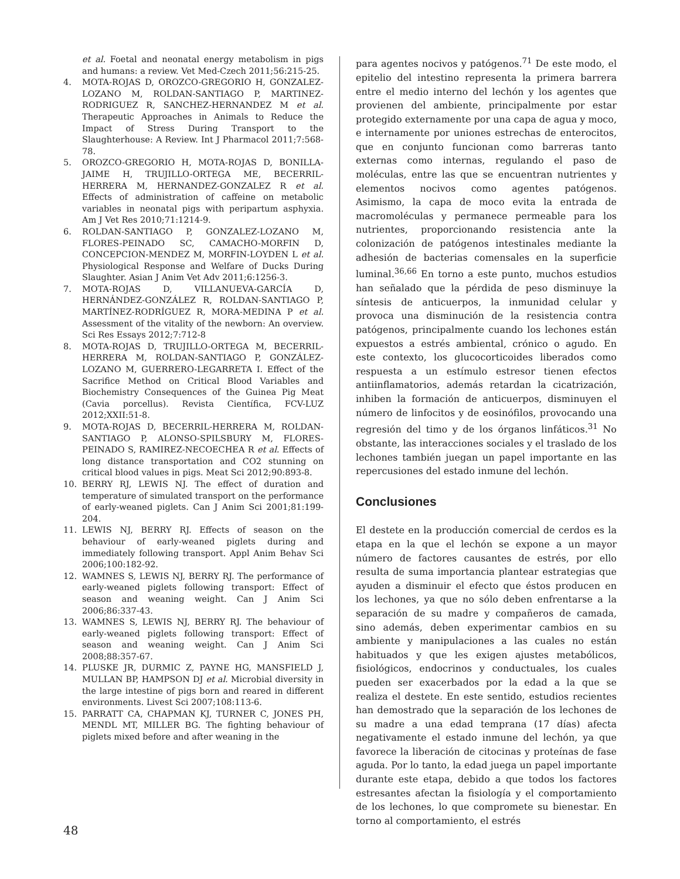et al. Foetal and neonatal energy metabolism in pigs and humans: a review. Vet Med-Czech 2011;56:215-25.
4. MOTA-ROJAS D, OROZCO-GREGORIO H, GONZALEZ-LOZANO M, ROLDAN-SANTIAGO P, MARTINEZ-RODRIGUEZ R, SANCHEZ-HERNANDEZ M et al. Therapeutic Approaches in Animals to Reduce the Impact of Stress During Transport to the Slaughterhouse: A Review. Int J Pharmacol 2011;7:568-78.
5. OROZCO-GREGORIO H, MOTA-ROJAS D, BONILLA-JAIME H, TRUJILLO-ORTEGA ME, BECERRIL-HERRERA M, HERNANDEZ-GONZALEZ R et al. Effects of administration of caffeine on metabolic variables in neonatal pigs with peripartum asphyxia. Am J Vet Res 2010;71:1214-9.
6. ROLDAN-SANTIAGO P, GONZALEZ-LOZANO M, FLORES-PEINADO SC, CAMACHO-MORFIN D, CONCEPCION-MENDEZ M, MORFIN-LOYDEN L et al. Physiological Response and Welfare of Ducks During Slaughter. Asian J Anim Vet Adv 2011;6:1256-3.
7. MOTA-ROJAS D, VILLANUEVA-GARCÍA D, HERNÁNDEZ-GONZÁLEZ R, ROLDAN-SANTIAGO P, MARTÍNEZ-RODRÍGUEZ R, MORA-MEDINA P et al. Assessment of the vitality of the newborn: An overview. Sci Res Essays 2012;7:712-8
8. MOTA-ROJAS D, TRUJILLO-ORTEGA M, BECERRIL-HERRERA M, ROLDAN-SANTIAGO P, GONZÁLEZ-LOZANO M, GUERRERO-LEGARRETA I. Effect of the Sacrifice Method on Critical Blood Variables and Biochemistry Consequences of the Guinea Pig Meat (Cavia porcellus). Revista Científica, FCV-LUZ 2012;XXII:51-8.
9. MOTA-ROJAS D, BECERRIL-HERRERA M, ROLDAN-SANTIAGO P, ALONSO-SPILSBURY M, FLORES-PEINADO S, RAMIREZ-NECOECHEA R et al. Effects of long distance transportation and CO2 stunning on critical blood values in pigs. Meat Sci 2012;90:893-8.
10. BERRY RJ, LEWIS NJ. The effect of duration and temperature of simulated transport on the performance of early-weaned piglets. Can J Anim Sci 2001;81:199-204.
11. LEWIS NJ, BERRY RJ. Effects of season on the behaviour of early-weaned piglets during and immediately following transport. Appl Anim Behav Sci 2006;100:182-92.
12. WAMNES S, LEWIS NJ, BERRY RJ. The performance of early-weaned piglets following transport: Effect of season and weaning weight. Can J Anim Sci 2006;86:337-43.
13. WAMNES S, LEWIS NJ, BERRY RJ. The behaviour of early-weaned piglets following transport: Effect of season and weaning weight. Can J Anim Sci 2008;88:357-67.
14. PLUSKE JR, DURMIC Z, PAYNE HG, MANSFIELD J, MULLAN BP, HAMPSON DJ et al. Microbial diversity in the large intestine of pigs born and reared in different environments. Livest Sci 2007;108:113-6.
15. PARRATT CA, CHAPMAN KJ, TURNER C, JONES PH, MENDL MT, MILLER BG. The fighting behaviour of piglets mixed before and after weaning in the
para agentes nocivos y patógenos.<sup>71</sup> De este modo, el epitelio del intestino representa la primera barrera entre el medio interno del lechón y los agentes que provienen del ambiente, principalmente por estar protegido externamente por una capa de agua y moco, e internamente por uniones estrechas de enterocitos, que en conjunto funcionan como barreras tanto externas como internas, regulando el paso de moléculas, entre las que se encuentran nutrientes y elementos nocivos como agentes patógenos. Asimismo, la capa de moco evita la entrada de macromoléculas y permanece permeable para los nutrientes, proporcionando resistencia ante la colonización de patógenos intestinales mediante la adhesión de bacterias comensales en la superficie luminal.<sup>36,66</sup> En torno a este punto, muchos estudios han señalado que la pérdida de peso disminuye la síntesis de anticuerpos, la inmunidad celular y provoca una disminución de la resistencia contra patógenos, principalmente cuando los lechones están expuestos a estrés ambiental, crónico o agudo. En este contexto, los glucocorticoides liberados como respuesta a un estímulo estresor tienen efectos antiinflamatorios, además retardan la cicatrización, inhiben la formación de anticuerpos, disminuyen el número de linfocitos y de eosinófilos, provocando una regresión del timo y de los órganos linfáticos.<sup>31</sup> No obstante, las interacciones sociales y el traslado de los lechones también juegan un papel importante en las repercusiones del estado inmune del lechón.
Conclusiones
El destete en la producción comercial de cerdos es la etapa en la que el lechón se expone a un mayor número de factores causantes de estrés, por ello resulta de suma importancia plantear estrategias que ayuden a disminuir el efecto que éstos producen en los lechones, ya que no sólo deben enfrentarse a la separación de su madre y compañeros de camada, sino además, deben experimentar cambios en su ambiente y manipulaciones a las cuales no están habituados y que les exigen ajustes metabólicos, fisiológicos, endocrinos y conductuales, los cuales pueden ser exacerbados por la edad a la que se realiza el destete. En este sentido, estudios recientes han demostrado que la separación de los lechones de su madre a una edad temprana (17 días) afecta negativamente el estado inmune del lechón, ya que favorece la liberación de citocinas y proteínas de fase aguda. Por lo tanto, la edad juega un papel importante durante este etapa, debido a que todos los factores estresantes afectan la fisiología y el comportamiento de los lechones, lo que compromete su bienestar. En torno al comportamiento, el estrés
48